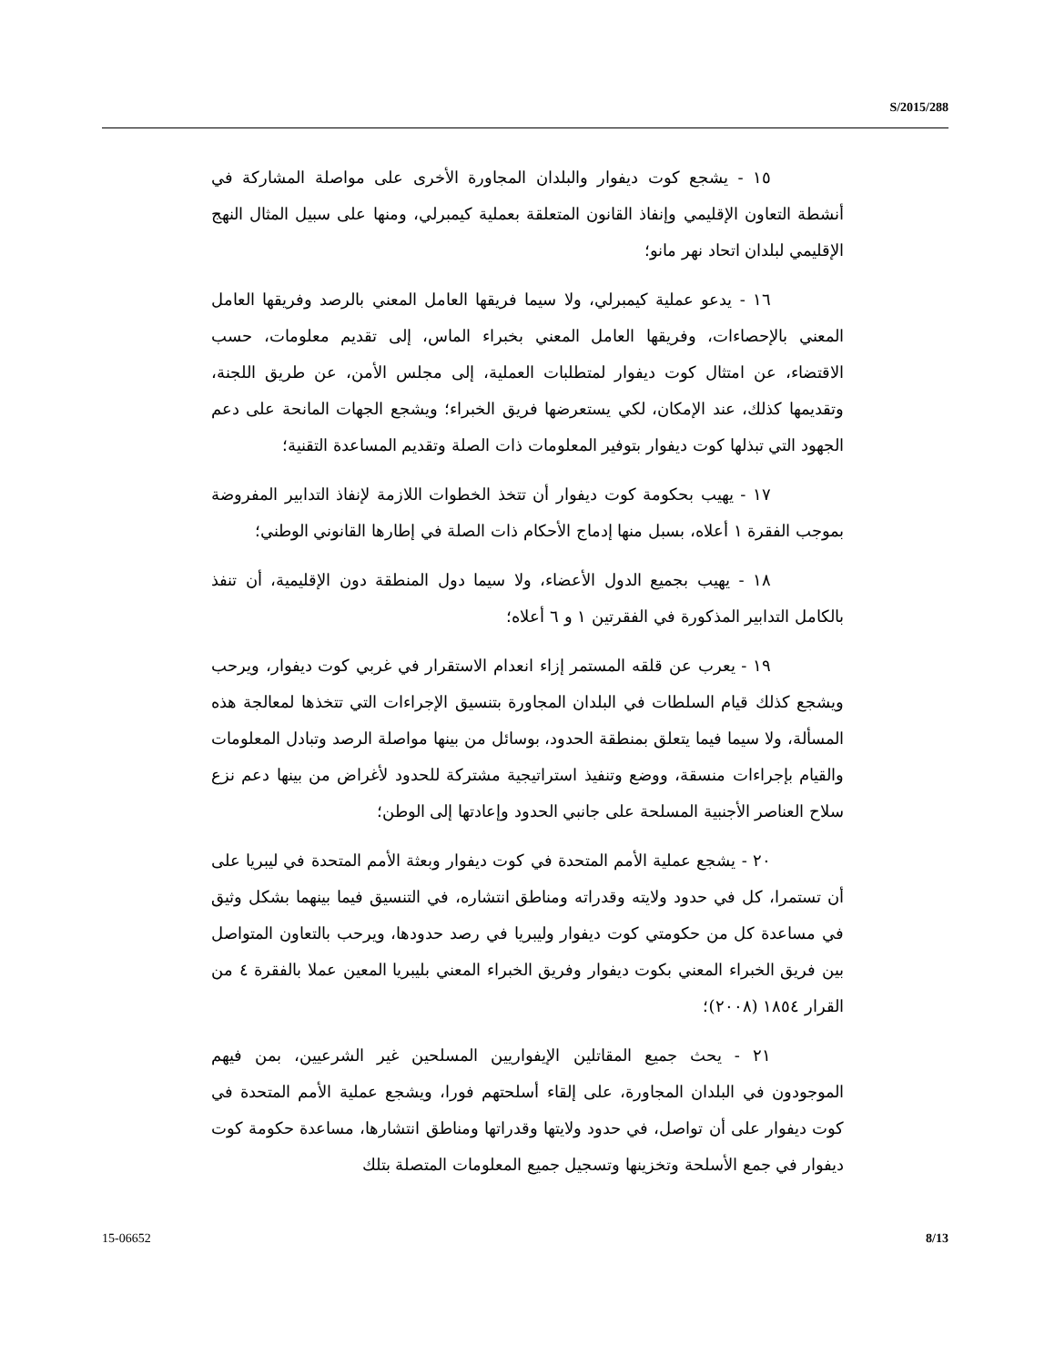S/2015/288
١٥ - يشجع كوت ديفوار والبلدان المجاورة الأخرى على مواصلة المشاركة في أنشطة التعاون الإقليمي وإنفاذ القانون المتعلقة بعملية كيمبرلي، ومنها على سبيل المثال النهج الإقليمي لبلدان اتحاد نهر مانو؛
١٦ - يدعو عملية كيمبرلي، ولا سيما فريقها العامل المعني بالرصد وفريقها العامل المعني بالإحصاءات، وفريقها العامل المعني بخبراء الماس، إلى تقديم معلومات، حسب الاقتضاء، عن امتثال كوت ديفوار لمتطلبات العملية، إلى مجلس الأمن، عن طريق اللجنة، وتقديمها كذلك، عند الإمكان، لكي يستعرضها فريق الخبراء؛ ويشجع الجهات المانحة على دعم الجهود التي تبذلها كوت ديفوار بتوفير المعلومات ذات الصلة وتقديم المساعدة التقنية؛
١٧ - يهيب بحكومة كوت ديفوار أن تتخذ الخطوات اللازمة لإنفاذ التدابير المفروضة بموجب الفقرة ١ أعلاه، بسبل منها إدماج الأحكام ذات الصلة في إطارها القانوني الوطني؛
١٨ - يهيب بجميع الدول الأعضاء، ولا سيما دول المنطقة دون الإقليمية، أن تنفذ بالكامل التدابير المذكورة في الفقرتين ١ و ٦ أعلاه؛
١٩ - يعرب عن قلقه المستمر إزاء انعدام الاستقرار في غربي كوت ديفوار، ويرحب ويشجع كذلك قيام السلطات في البلدان المجاورة بتنسيق الإجراءات التي تتخذها لمعالجة هذه المسألة، ولا سيما فيما يتعلق بمنطقة الحدود، بوسائل من بينها مواصلة الرصد وتبادل المعلومات والقيام بإجراءات منسقة، ووضع وتنفيذ استراتيجية مشتركة للحدود لأغراض من بينها دعم نزع سلاح العناصر الأجنبية المسلحة على جانبي الحدود وإعادتها إلى الوطن؛
٢٠ - يشجع عملية الأمم المتحدة في كوت ديفوار وبعثة الأمم المتحدة في ليبريا على أن تستمرا، كل في حدود ولايته وقدراته ومناطق انتشاره، في التنسيق فيما بينهما بشكل وثيق في مساعدة كل من حكومتي كوت ديفوار وليبريا في رصد حدودها، ويرحب بالتعاون المتواصل بين فريق الخبراء المعني بكوت ديفوار وفريق الخبراء المعني بليبريا المعين عملا بالفقرة ٤ من القرار ١٨٥٤ (٢٠٠٨)؛
٢١ - يحث جميع المقاتلين الإيفواريين المسلحين غير الشرعيين، بمن فيهم الموجودون في البلدان المجاورة، على إلقاء أسلحتهم فورا، ويشجع عملية الأمم المتحدة في كوت ديفوار على أن تواصل، في حدود ولايتها وقدراتها ومناطق انتشارها، مساعدة حكومة كوت ديفوار في جمع الأسلحة وتخزينها وتسجيل جميع المعلومات المتصلة بتلك
15-06652 8/13